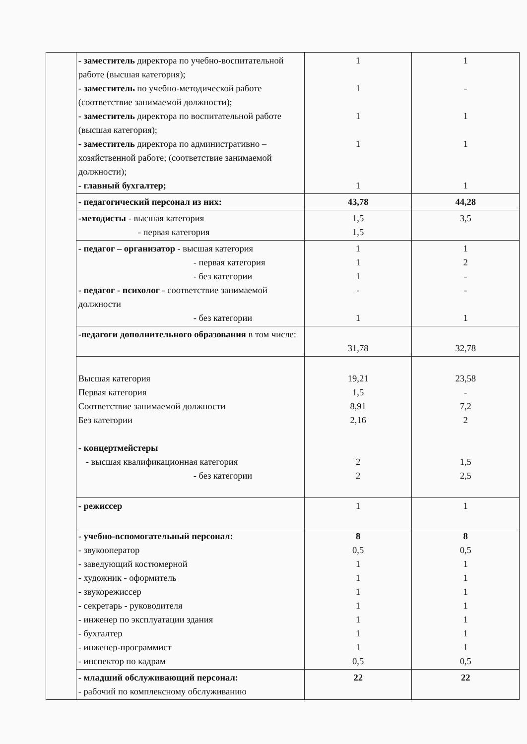| | - заместитель директора по учебно-воспитательной работе (высшая категория); - заместитель по учебно-методической работе (соответствие занимаемой должности); - заместитель директора по воспитательной работе (высшая категория); - заместитель директора по административно – хозяйственной работе; (соответствие занимаемой должности); - главный бухгалтер; | 1 1 1 1 1 | 1 - 1 1 1 |
| | - педагогический персонал из них: | 43,78 | 44,28 |
| | -методисты - высшая категория - первая категория | 1,5 1,5 | 3,5 |
| | - педагог – организатор - высшая категория - первая категория - без категории - педагог - психолог - соответствие занимаемой должности - без категории | 1 1 1 - 1 | 1 2 - - 1 |
| | -педагоги дополнительного образования в том числе: | 31,78 | 32,78 |
| | Высшая категория Первая категория Соответствие занимаемой должности Без категории - концертмейстеры - высшая квалификационная категория - без категории | 19,21 1,5 8,91 2,16 2 2 | 23,58 - 7,2 2 1,5 2,5 |
| | - режиссер | 1 | 1 |
| | - учебно-вспомогательный персонал: - звукооператор - заведующий костюмерной - художник - оформитель - звукорежиссер - секретарь - руководителя - инженер по эксплуатации здания - бухгалтер - инженер-программист - инспектор по кадрам | 8 0,5 1 1 1 1 1 1 1 0,5 | 8 0,5 1 1 1 1 1 1 1 0,5 |
| | - младший обслуживающий персонал: - рабочий по комплексному обслуживанию | 22 | 22 |